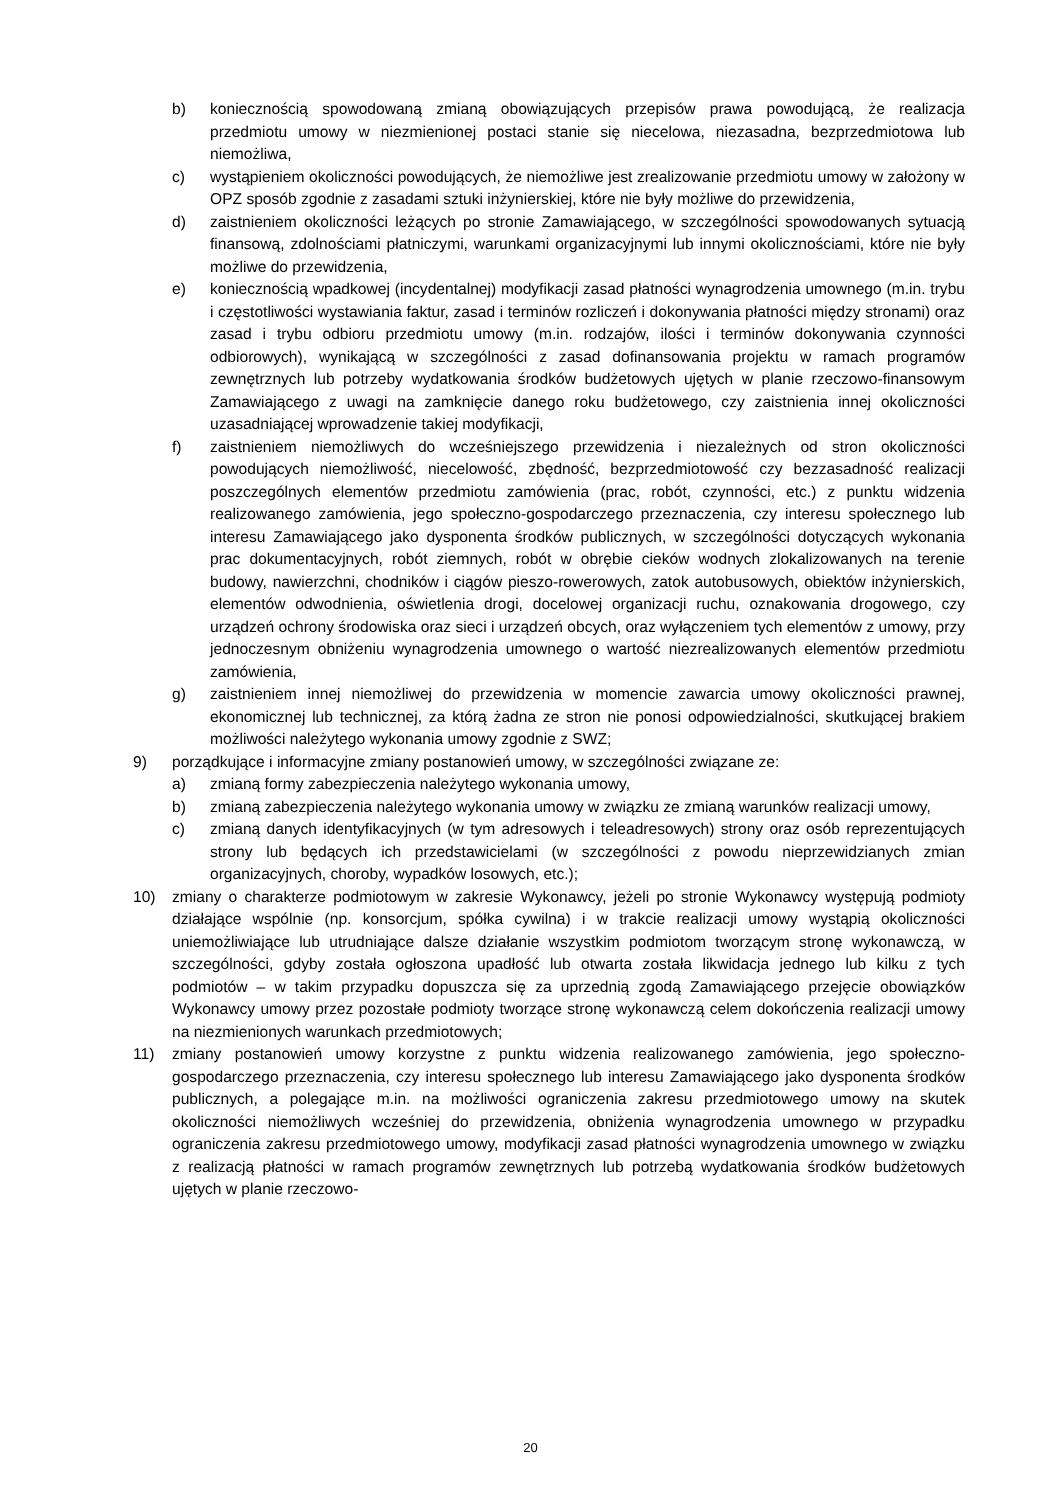b) koniecznością spowodowaną zmianą obowiązujących przepisów prawa powodującą, że realizacja przedmiotu umowy w niezmienionej postaci stanie się niecelowa, niezasadna, bezprzedmiotowa lub niemożliwa,
c) wystąpieniem okoliczności powodujących, że niemożliwe jest zrealizowanie przedmiotu umowy w założony w OPZ sposób zgodnie z zasadami sztuki inżynierskiej, które nie były możliwe do przewidzenia,
d) zaistnieniem okoliczności leżących po stronie Zamawiającego, w szczególności spowodowanych sytuacją finansową, zdolnościami płatniczymi, warunkami organizacyjnymi lub innymi okolicznościami, które nie były możliwe do przewidzenia,
e) koniecznością wpadkowej (incydentalnej) modyfikacji zasad płatności wynagrodzenia umownego (m.in. trybu i częstotliwości wystawiania faktur, zasad i terminów rozliczeń i dokonywania płatności między stronami) oraz zasad i trybu odbioru przedmiotu umowy (m.in. rodzajów, ilości i terminów dokonywania czynności odbiorowych), wynikającą w szczególności z zasad dofinansowania projektu w ramach programów zewnętrznych lub potrzeby wydatkowania środków budżetowych ujętych w planie rzeczowo-finansowym Zamawiającego z uwagi na zamknięcie danego roku budżetowego, czy zaistnienia innej okoliczności uzasadniającej wprowadzenie takiej modyfikacji,
f) zaistnieniem niemożliwych do wcześniejszego przewidzenia i niezależnych od stron okoliczności powodujących niemożliwość, niecelowość, zbędność, bezprzedmiotowość czy bezzasadność realizacji poszczególnych elementów przedmiotu zamówienia (prac, robót, czynności, etc.) z punktu widzenia realizowanego zamówienia, jego społeczno-gospodarczego przeznaczenia, czy interesu społecznego lub interesu Zamawiającego jako dysponenta środków publicznych, w szczególności dotyczących wykonania prac dokumentacyjnych, robót ziemnych, robót w obrębie cieków wodnych zlokalizowanych na terenie budowy, nawierzchni, chodników i ciągów pieszo-rowerowych, zatok autobusowych, obiektów inżynierskich, elementów odwodnienia, oświetlenia drogi, docelowej organizacji ruchu, oznakowania drogowego, czy urządzeń ochrony środowiska oraz sieci i urządzeń obcych, oraz wyłączeniem tych elementów z umowy, przy jednoczesnym obniżeniu wynagrodzenia umownego o wartość niezrealizowanych elementów przedmiotu zamówienia,
g) zaistnieniem innej niemożliwej do przewidzenia w momencie zawarcia umowy okoliczności prawnej, ekonomicznej lub technicznej, za którą żadna ze stron nie ponosi odpowiedzialności, skutkującej brakiem możliwości należytego wykonania umowy zgodnie z SWZ;
9) porządkujące i informacyjne zmiany postanowień umowy, w szczególności związane ze:
a) zmianą formy zabezpieczenia należytego wykonania umowy,
b) zmianą zabezpieczenia należytego wykonania umowy w związku ze zmianą warunków realizacji umowy,
c) zmianą danych identyfikacyjnych (w tym adresowych i teleadresowych) strony oraz osób reprezentujących strony lub będących ich przedstawicielami (w szczególności z powodu nieprzewidzianych zmian organizacyjnych, choroby, wypadków losowych, etc.);
10) zmiany o charakterze podmiotowym w zakresie Wykonawcy, jeżeli po stronie Wykonawcy występują podmioty działające wspólnie (np. konsorcjum, spółka cywilna) i w trakcie realizacji umowy wystąpią okoliczności uniemożliwiające lub utrudniające dalsze działanie wszystkim podmiotom tworzącym stronę wykonawczą, w szczególności, gdyby została ogłoszona upadłość lub otwarta została likwidacja jednego lub kilku z tych podmiotów – w takim przypadku dopuszcza się za uprzednią zgodą Zamawiającego przejęcie obowiązków Wykonawcy umowy przez pozostałe podmioty tworzące stronę wykonawczą celem dokończenia realizacji umowy na niezmienionych warunkach przedmiotowych;
11) zmiany postanowień umowy korzystne z punktu widzenia realizowanego zamówienia, jego społeczno-gospodarczego przeznaczenia, czy interesu społecznego lub interesu Zamawiającego jako dysponenta środków publicznych, a polegające m.in. na możliwości ograniczenia zakresu przedmiotowego umowy na skutek okoliczności niemożliwych wcześniej do przewidzenia, obniżenia wynagrodzenia umownego w przypadku ograniczenia zakresu przedmiotowego umowy, modyfikacji zasad płatności wynagrodzenia umownego w związku z realizacją płatności w ramach programów zewnętrznych lub potrzebą wydatkowania środków budżetowych ujętych w planie rzeczowo-
20